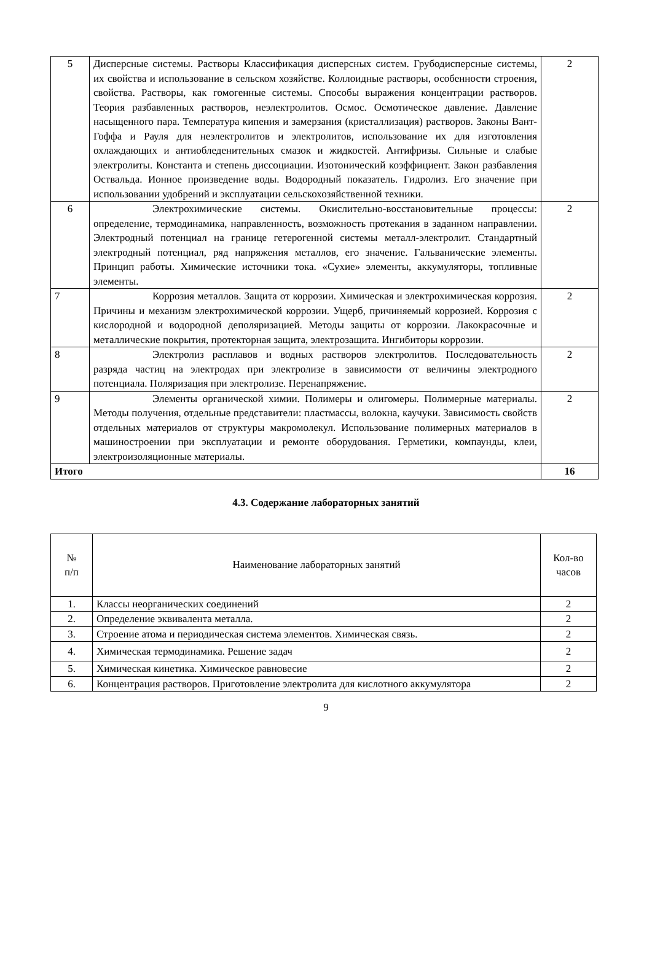| 5 | Дисперсные системы. Растворы Классификация дисперсных систем. Грубодисперсные системы, их свойства и использование в сельском хозяйстве. Коллоидные растворы, особенности строения, свойства. Растворы, как гомогенные системы. Способы выражения концентрации растворов. Теория разбавленных растворов, неэлектролитов. Осмос. Осмотическое давление. Давление насыщенного пара. Температура кипения и замерзания (кристаллизация) растворов. Законы Вант-Гоффа и Рауля для неэлектролитов и электролитов, использование их для изготовления охлаждающих и антиобледенительных смазок и жидкостей. Антифризы. Сильные и слабые электролиты. Константа и степень диссоциации. Изотонический коэффициент. Закон разбавления Оствальда. Ионное произведение воды. Водородный показатель. Гидролиз. Его значение при использовании удобрений и эксплуатации сельскохозяйственной техники. | 2 |
| 6 | Электрохимические системы. Окислительно-восстановительные процессы: определение, термодинамика, направленность, возможность протекания в заданном направлении. Электродный потенциал на границе гетерогенной системы металл-электролит. Стандартный электродный потенциал, ряд напряжения металлов, его значение. Гальванические элементы. Принцип работы. Химические источники тока. «Сухие» элементы, аккумуляторы, топливные элементы. | 2 |
| 7 | Коррозия металлов. Защита от коррозии. Химическая и электрохимическая коррозия. Причины и механизм электрохимической коррозии. Ущерб, причиняемый коррозией. Коррозия с кислородной и водородной деполяризацией. Методы защиты от коррозии. Лакокрасочные и металлические покрытия, протекторная защита, электрозащита. Ингибиторы коррозии. | 2 |
| 8 | Электролиз расплавов и водных растворов электролитов. Последовательность разряда частиц на электродах при электролизе в зависимости от величины электродного потенциала. Поляризация при электролизе. Перенапряжение. | 2 |
| 9 | Элементы органической химии. Полимеры и олигомеры. Полимерные материалы. Методы получения, отдельные представители: пластмассы, волокна, каучуки. Зависимость свойств отдельных материалов от структуры макромолекул. Использование полимерных материалов в машиностроении при эксплуатации и ремонте оборудования. Герметики, компаунды, клеи, электроизоляционные материалы. | 2 |
| Итого | | 16 |
4.3. Содержание лабораторных занятий
| № п/п | Наименование лабораторных занятий | Кол-во часов |
| 1. | Классы неорганических соединений | 2 |
| 2. | Определение эквивалента металла. | 2 |
| 3. | Строение атома и периодическая система элементов. Химическая связь. | 2 |
| 4. | Химическая термодинамика. Решение задач | 2 |
| 5. | Химическая кинетика. Химическое равновесие | 2 |
| 6. | Концентрация растворов. Приготовление электролита для кислотного аккумулятора | 2 |
9